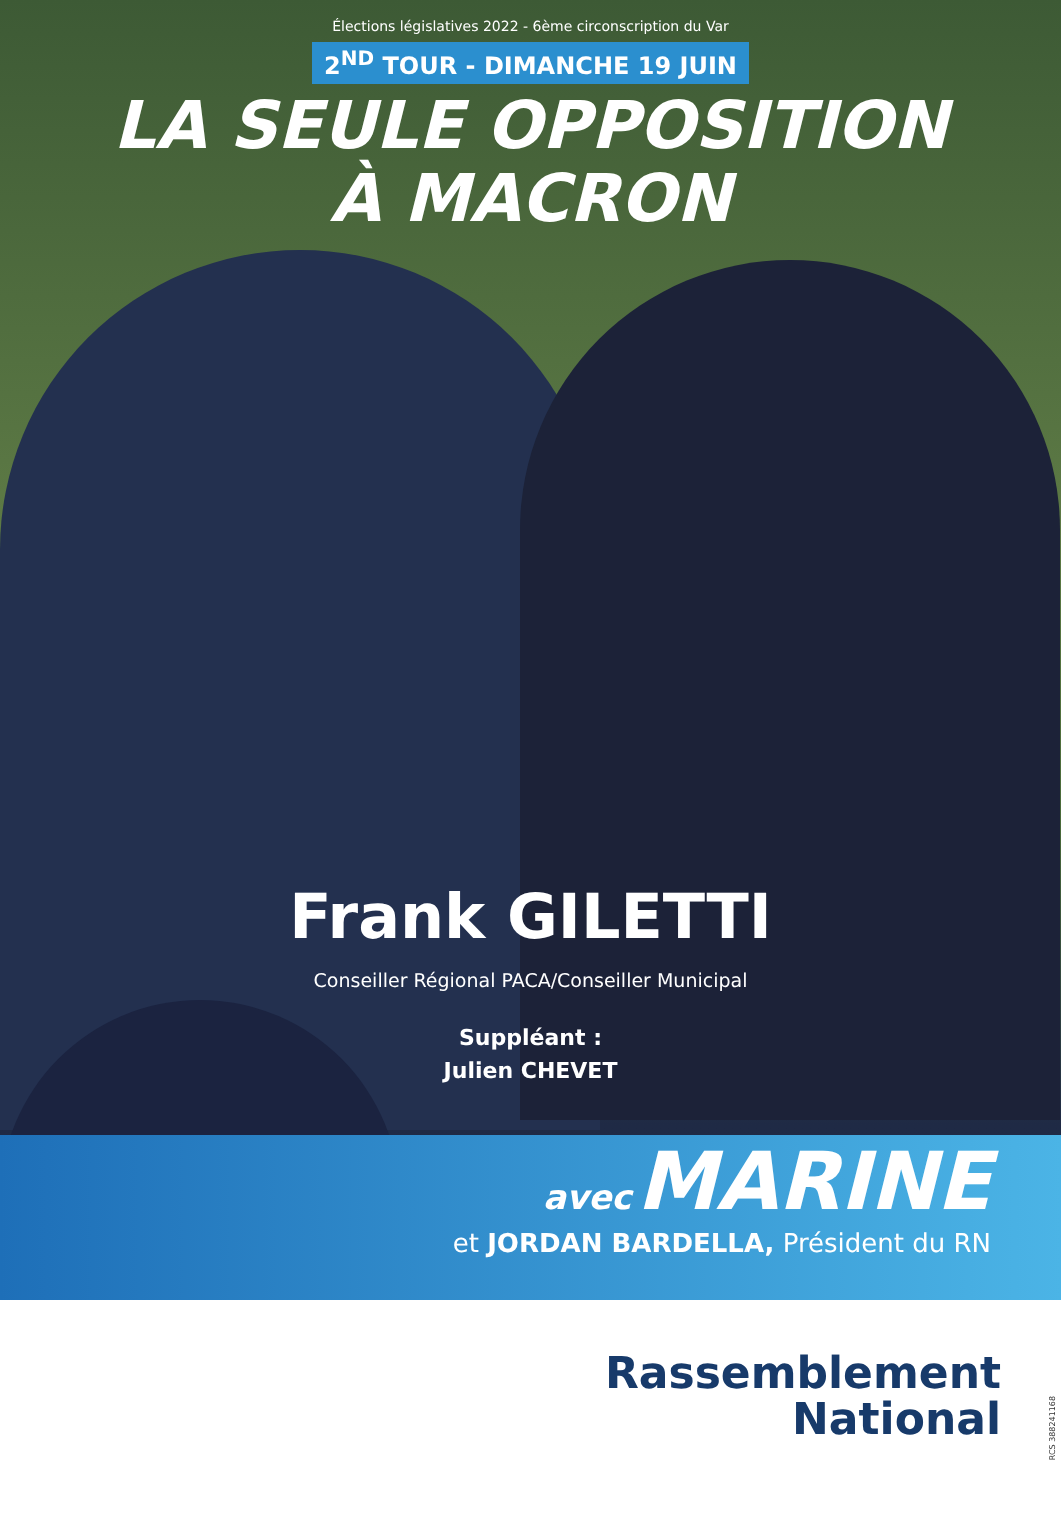Élections législatives 2022 - 6ème circonscription du Var
2<sup>ND</sup> TOUR - DIMANCHE 19 JUIN
LA SEULE OPPOSITION
À MACRON
Frank GILETTI
Conseiller Régional PACA/Conseiller Municipal
Suppléant :
Julien CHEVET
avec MARINE
et JORDAN BARDELLA, Président du RN
Rassemblement
National
RCS 388241168